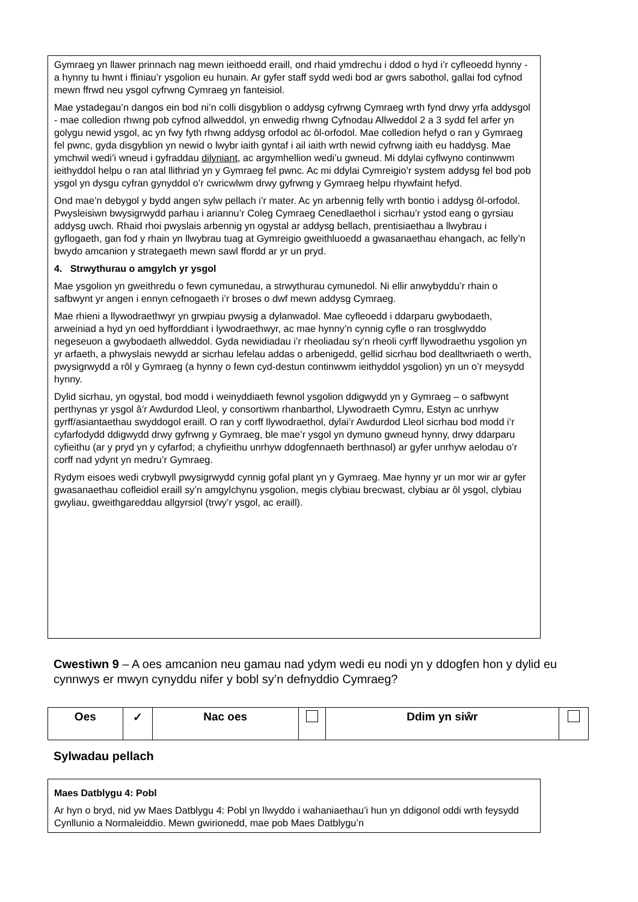Gymraeg yn llawer prinnach nag mewn ieithoedd eraill, ond rhaid ymdrechu i ddod o hyd i’r cyfleoedd hynny - a hynny tu hwnt i ffiniau’r ysgolion eu hunain. Ar gyfer staff sydd wedi bod ar gwrs sabothol, gallai fod cyfnod mewn ffrwd neu ysgol cyfrwng Cymraeg yn fanteisiol.
Mae ystadegau’n dangos ein bod ni’n colli disgyblion o addysg cyfrwng Cymraeg wrth fynd drwy yrfa addysgol - mae colledion rhwng pob cyfnod allweddol, yn enwedig rhwng Cyfnodau Allweddol 2 a 3 sydd fel arfer yn golygu newid ysgol, ac yn fwy fyth rhwng addysg orfodol ac ôl-orfodol. Mae colledion hefyd o ran y Gymraeg fel pwnc, gyda disgyblion yn newid o lwybr iaith gyntaf i ail iaith wrth newid cyfrwng iaith eu haddysg. Mae ymchwil wedi’i wneud i gyfraddau dilyniant, ac argymhellion wedi’u gwneud. Mi ddylai cyflwyno continwwm ieithyddol helpu o ran atal llithriad yn y Gymraeg fel pwnc. Ac mi ddylai Cymreigio’r system addysg fel bod pob ysgol yn dysgu cyfran gynyddol o’r cwricwlwm drwy gyfrwng y Gymraeg helpu rhywfaint hefyd.
Ond mae’n debygol y bydd angen sylw pellach i’r mater. Ac yn arbennig felly wrth bontio i addysg ôl-orfodol. Pwysleisiwn bwysigrwydd parhau i ariannu’r Coleg Cymraeg Cenedlaethol i sicrhau’r ystod eang o gyrsiau addysg uwch. Rhaid rhoi pwyslais arbennig yn ogystal ar addysg bellach, prentisiaethau a llwybrau i gyflogaeth, gan fod y rhain yn llwybrau tuag at Gymreigio gweithluoedd a gwasanaethau ehangach, ac felly’n bwydo amcanion y strategaeth mewn sawl ffordd ar yr un pryd.
4. Strwythurau o amgylch yr ysgol
Mae ysgolion yn gweithredu o fewn cymunedau, a strwythurau cymunedol. Ni ellir anwybyddu’r rhain o safbwynt yr angen i ennyn cefnogaeth i’r broses o dwf mewn addysg Cymraeg.
Mae rhieni a llywodraethwyr yn grwpiau pwysig a dylanwadol. Mae cyfleoedd i ddarparu gwybodaeth, arweiniad a hyd yn oed hyfforddiant i lywodraethwyr, ac mae hynny’n cynnig cyfle o ran trosglwyddo negeseuon a gwybodaeth allweddol. Gyda newidiadau i’r rheoliadau sy’n rheoli cyrff llywodraethu ysgolion yn yr arfaeth, a phwyslais newydd ar sicrhau lefelau addas o arbenigedd, gellid sicrhau bod dealltwriaeth o werth, pwysigrwydd a rôl y Gymraeg (a hynny o fewn cyd-destun continwwm ieithyddol ysgolion) yn un o’r meysydd hynny.
Dylid sicrhau, yn ogystal, bod modd i weinyddiaeth fewnol ysgolion ddigwydd yn y Gymraeg – o safbwynt perthynas yr ysgol â’r Awdurdod Lleol, y consortiwm rhanbarthol, Llywodraeth Cymru, Estyn ac unrhyw gyrff/asiantaethau swyddogol eraill. O ran y corff llywodraethol, dylai’r Awdurdod Lleol sicrhau bod modd i’r cyfarfodydd ddigwydd drwy gyfrwng y Gymraeg, ble mae’r ysgol yn dymuno gwneud hynny, drwy ddarparu cyfieithu (ar y pryd yn y cyfarfod; a chyfieithu unrhyw ddogfennaeth berthnasol) ar gyfer unrhyw aelodau o’r corff nad ydynt yn medru’r Gymraeg.
Rydym eisoes wedi crybwyll pwysigrwydd cynnig gofal plant yn y Gymraeg. Mae hynny yr un mor wir ar gyfer gwasanaethau cofleidiol eraill sy’n amgylchynu ysgolion, megis clybiau brecwast, clybiau ar ôl ysgol, clybiau gwyliau, gweithgareddau allgyrsiol (trwy’r ysgol, ac eraill).
Cwestiwn 9 – A oes amcanion neu gamau nad ydym wedi eu nodi yn y ddogfen hon y dylid eu cynnwys er mwyn cynyddu nifer y bobl sy’n defnyddio Cymraeg?
| Oes | ✓ | Nac oes | | Ddim yn siŵr | |
Sylwadau pellach
Maes Datblygu 4: Pobl
Ar hyn o bryd, nid yw Maes Datblygu 4: Pobl yn llwyddo i wahaniaethau’i hun yn ddigonol oddi wrth feysydd Cynllunio a Normaleiddio. Mewn gwirionedd, mae pob Maes Datblygu’n